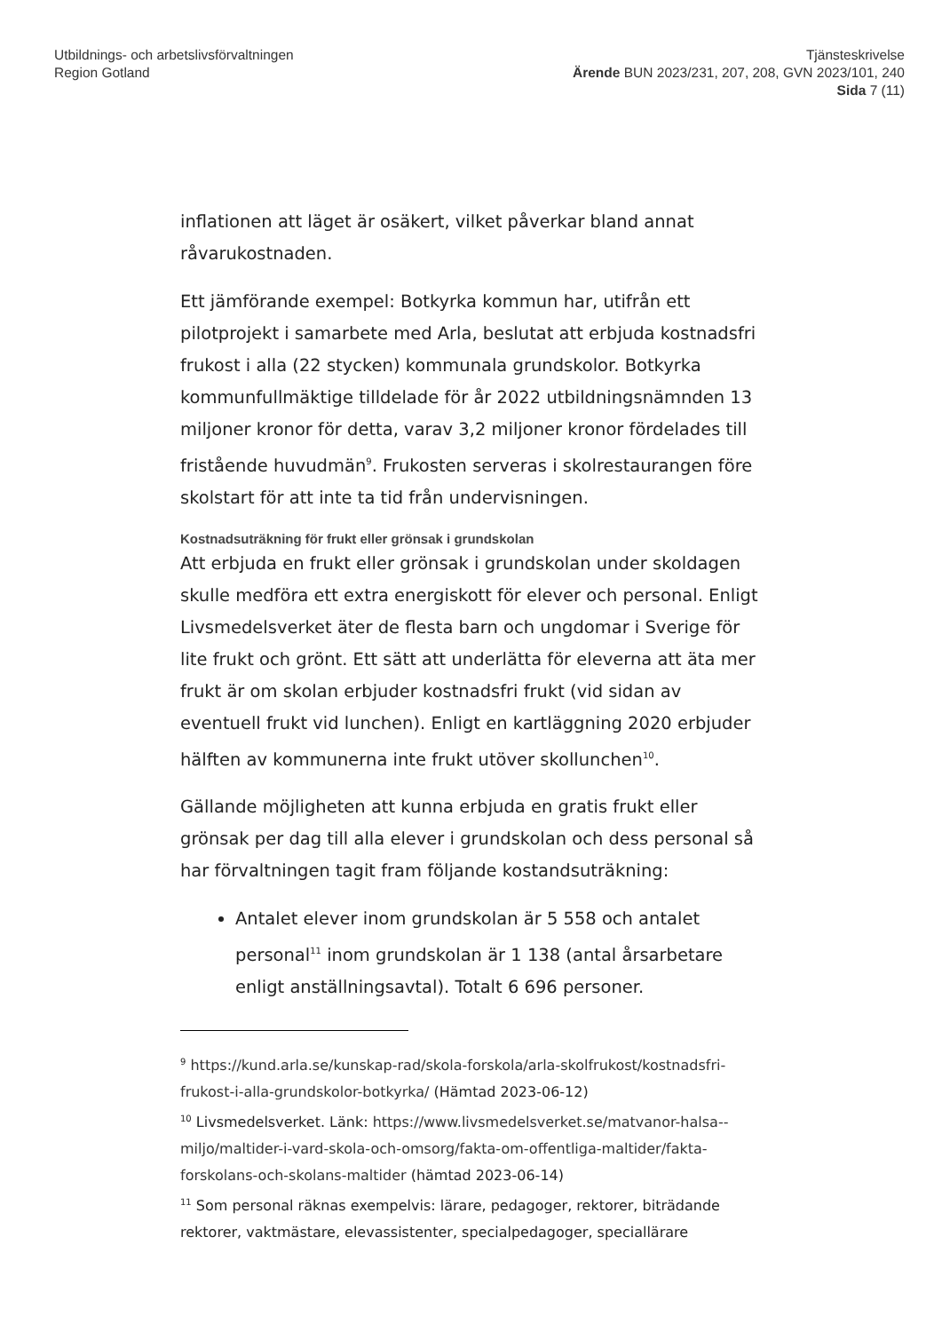Utbildnings- och arbetslivsförvaltningen
Region Gotland
Tjänsteskrivelse
Ärende BUN 2023/231, 207, 208, GVN 2023/101, 240
Sida 7 (11)
inflationen att läget är osäkert, vilket påverkar bland annat råvarukostnaden.
Ett jämförande exempel: Botkyrka kommun har, utifrån ett pilotprojekt i samarbete med Arla, beslutat att erbjuda kostnadsfri frukost i alla (22 stycken) kommunala grundskolor. Botkyrka kommunfullmäktige tilldelade för år 2022 utbildningsnämnden 13 miljoner kronor för detta, varav 3,2 miljoner kronor fördelades till fristående huvudmän<sup>9</sup>. Frukosten serveras i skolrestaurangen före skolstart för att inte ta tid från undervisningen.
Kostnadsuträkning för frukt eller grönsak i grundskolan
Att erbjuda en frukt eller grönsak i grundskolan under skoldagen skulle medföra ett extra energiskott för elever och personal. Enligt Livsmedelsverket äter de flesta barn och ungdomar i Sverige för lite frukt och grönt. Ett sätt att underlätta för eleverna att äta mer frukt är om skolan erbjuder kostnadsfri frukt (vid sidan av eventuell frukt vid lunchen). Enligt en kartläggning 2020 erbjuder hälften av kommunerna inte frukt utöver skollunchen<sup>10</sup>.
Gällande möjligheten att kunna erbjuda en gratis frukt eller grönsak per dag till alla elever i grundskolan och dess personal så har förvaltningen tagit fram följande kostandsuträkning:
Antalet elever inom grundskolan är 5 558 och antalet personal<sup>11</sup> inom grundskolan är 1 138 (antal årsarbetare enligt anställningsavtal). Totalt 6 696 personer.
<sup>9</sup> https://kund.arla.se/kunskap-rad/skola-forskola/arla-skolfrukost/kostnadsfri-frukost-i-alla-grundskolor-botkyrka/ (Hämtad 2023-06-12)
<sup>10</sup> Livsmedelsverket. Länk: https://www.livsmedelsverket.se/matvanor-halsa--miljo/maltider-i-vard-skola-och-omsorg/fakta-om-offentliga-maltider/fakta-forskolans-och-skolans-maltider (hämtad 2023-06-14)
<sup>11</sup> Som personal räknas exempelvis: lärare, pedagoger, rektorer, biträdande rektorer, vaktmästare, elevassistenter, specialpedagoger, speciallärare